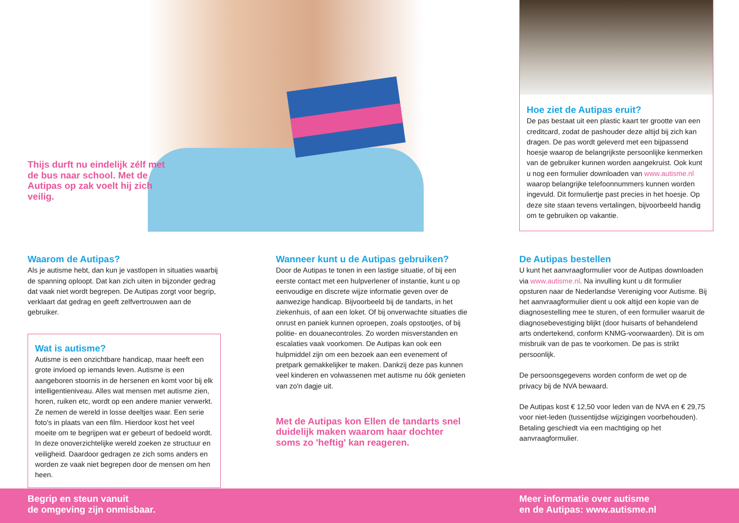Thijs durft nu eindelijk zélf met de bus naar school. Met de Autipas op zak voelt hij zich veilig.
Hoe ziet de Autipas eruit?
De pas bestaat uit een plastic kaart ter grootte van een creditcard, zodat de pashouder deze altijd bij zich kan dragen. De pas wordt geleverd met een bijpassend hoesje waarop de belangrijkste persoonlijke kenmerken van de gebruiker kunnen worden aangekruist. Ook kunt u nog een formulier downloaden van www.autisme.nl waarop belangrijke telefoonnummers kunnen worden ingevuld. Dit formuliertje past precies in het hoesje. Op deze site staan tevens vertalingen, bijvoorbeeld handig om te gebruiken op vakantie.
Waarom de Autipas?
Als je autisme hebt, dan kun je vastlopen in situaties waarbij de spanning oploopt. Dat kan zich uiten in bijzonder gedrag dat vaak niet wordt begrepen. De Autipas zorgt voor begrip, verklaart dat gedrag en geeft zelfvertrouwen aan de gebruiker.
Wat is autisme?
Autisme is een onzichtbare handicap, maar heeft een grote invloed op iemands leven. Autisme is een aangeboren stoornis in de hersenen en komt voor bij elk intelligentieniveau. Alles wat mensen met autisme zien, horen, ruiken etc, wordt op een andere manier verwerkt. Ze nemen de wereld in losse deeltjes waar. Een serie foto's in plaats van een film. Hierdoor kost het veel moeite om te begrijpen wat er gebeurt of bedoeld wordt. In deze onoverzichtelijke wereld zoeken ze structuur en veiligheid. Daardoor gedragen ze zich soms anders en worden ze vaak niet begrepen door de mensen om hen heen.
Wanneer kunt u de Autipas gebruiken?
Door de Autipas te tonen in een lastige situatie, of bij een eerste contact met een hulpverlener of instantie, kunt u op eenvoudige en discrete wijze informatie geven over de aanwezige handicap. Bijvoorbeeld bij de tandarts, in het ziekenhuis, of aan een loket. Of bij onverwachte situaties die onrust en paniek kunnen oproepen, zoals opstootjes, of bij politie- en douanecontroles. Zo worden misverstanden en escalaties vaak voorkomen. De Autipas kan ook een hulpmiddel zijn om een bezoek aan een evenement of pretpark gemakkelijker te maken. Dankzij deze pas kunnen veel kinderen en volwassenen met autisme nu óók genieten van zo'n dagje uit.
Met de Autipas kon Ellen de tandarts snel duidelijk maken waarom haar dochter soms zo 'heftig' kan reageren.
De Autipas bestellen
U kunt het aanvraagformulier voor de Autipas downloaden via www.autisme.nl. Na invulling kunt u dit formulier opsturen naar de Nederlandse Vereniging voor Autisme. Bij het aanvraagformulier dient u ook altijd een kopie van de diagnosestelling mee te sturen, of een formulier waaruit de diagnosebevestiging blijkt (door huisarts of behandelend arts ondertekend, conform KNMG-voorwaarden). Dit is om misbruik van de pas te voorkomen. De pas is strikt persoonlijk.
De persoonsgegevens worden conform de wet op de privacy bij de NVA bewaard.
De Autipas kost € 12,50 voor leden van de NVA en € 29,75 voor niet-leden (tussentijdse wijzigingen voorbehouden). Betaling geschiedt via een machtiging op het aanvraagformulier.
Begrip en steun vanuit
de omgeving zijn onmisbaar.
Meer informatie over autisme
en de Autipas: www.autisme.nl